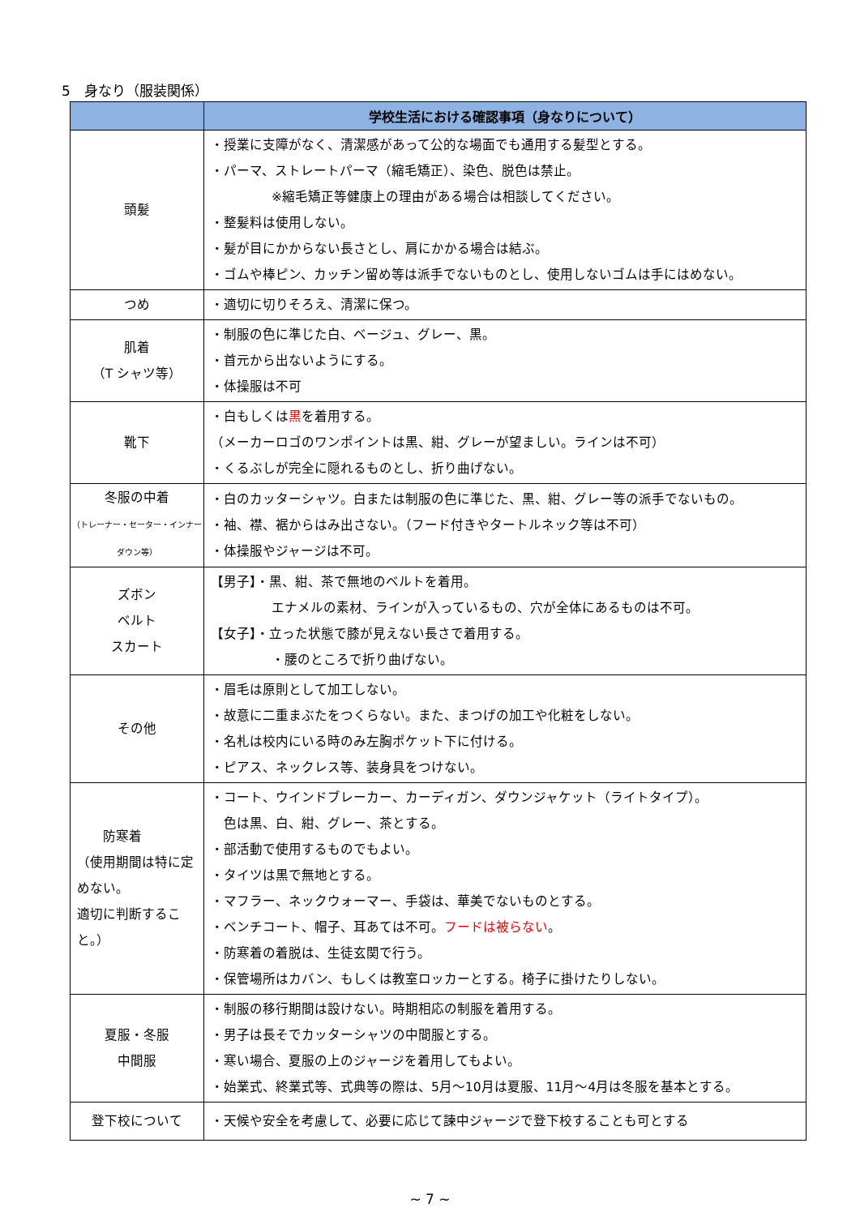5　身なり（服装関係）
| | 学校生活における確認事項（身なりについて） |
| --- | --- |
| 頭髪 | ・授業に支障がなく、清潔感があって公的な場面でも通用する髪型とする。 ・パーマ、ストレートパーマ（縮毛矯正）、染色、脱色は禁止。 ※縮毛矯正等健康上の理由がある場合は相談してください。 ・整髪料は使用しない。 ・髪が目にかからない長さとし、肩にかかる場合は結ぶ。 ・ゴムや棒ピン、カッチン留め等は派手でないものとし、使用しないゴムは手にはめない。 |
| つめ | ・適切に切りそろえ、清潔に保つ。 |
| 肌着 （T シャツ等） | ・制服の色に準じた白、ベージュ、グレー、黒。 ・首元から出ないようにする。 ・体操服は不可 |
| 靴下 | ・白もしくは 黒 を着用する。 （メーカーロゴのワンポイントは黒、紺、グレーが望ましい。ラインは不可） ・くるぶしが完全に隠れるものとし、折り曲げない。 |
| 冬服の中着 （トレーナー・セーター・インナーダウン等） | ・白のカッターシャツ。白または制服の色に準じた、黒、紺、グレー等の派手でないもの。 ・袖、襟、裾からはみ出さない。（フード付きやタートルネック等は不可） ・体操服やジャージは不可。 |
| ズボン ベルト スカート | 【男子】・黒、紺、茶で無地のベルトを着用。 エナメルの素材、ラインが入っているもの、穴が全体にあるものは不可。 【女子】・立った状態で膝が見えない長さで着用する。 ・腰のところで折り曲げない。 |
| その他 | ・眉毛は原則として加工しない。 ・故意に二重まぶたをつくらない。また、まつげの加工や化粧をしない。 ・名札は校内にいる時のみ左胸ポケット下に付ける。 ・ピアス、ネックレス等、装身具をつけない。 |
| 防寒着 （使用期間は特に定めない。 適切に判断すること。） | ・コート、ウインドブレーカー、カーディガン、ダウンジャケット（ライトタイプ）。 色は黒、白、紺、グレー、茶とする。 ・部活動で使用するものでもよい。 ・タイツは黒で無地とする。 ・マフラー、ネックウォーマー、手袋は、華美でないものとする。 ・ベンチコート、帽子、耳あては不可。 フードは被らない 。 ・防寒着の着脱は、生徒玄関で行う。 ・保管場所はカバン、もしくは教室ロッカーとする。椅子に掛けたりしない。 |
| 夏服・冬服 中間服 | ・制服の移行期間は設けない。時期相応の制服を着用する。 ・男子は長そでカッターシャツの中間服とする。 ・寒い場合、夏服の上のジャージを着用してもよい。 ・始業式、終業式等、式典等の際は、5月～10月は夏服、11月～4月は冬服を基本とする。 |
| 登下校について | ・天候や安全を考慮して、必要に応じて諫中ジャージで登下校することも可とする |
~ 7 ~